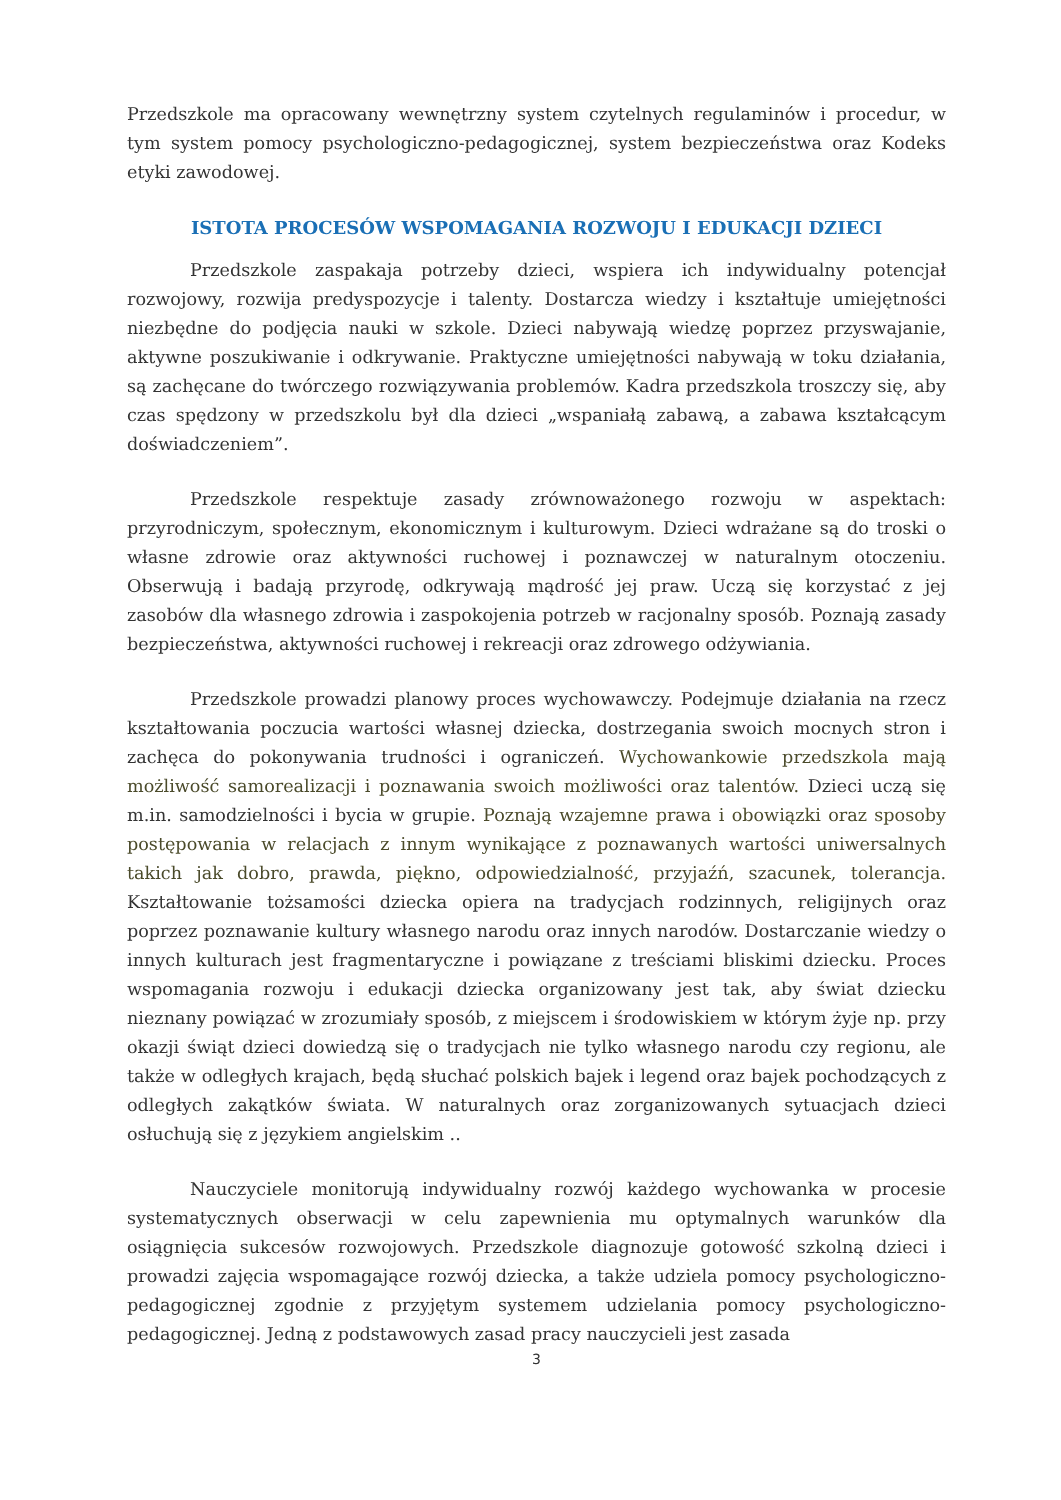Przedszkole ma opracowany wewnętrzny system czytelnych regulaminów i procedur, w tym system pomocy psychologiczno-pedagogicznej, system bezpieczeństwa oraz Kodeks etyki zawodowej.
ISTOTA PROCESÓW WSPOMAGANIA ROZWOJU I EDUKACJI DZIECI
Przedszkole zaspakaja potrzeby dzieci, wspiera ich indywidualny potencjał rozwojowy, rozwija predyspozycje i talenty. Dostarcza wiedzy i kształtuje umiejętności niezbędne do podjęcia nauki w szkole. Dzieci nabywają wiedzę poprzez przyswajanie, aktywne poszukiwanie i odkrywanie. Praktyczne umiejętności nabywają w toku działania, są zachęcane do twórczego rozwiązywania problemów. Kadra przedszkola troszczy się, aby czas spędzony w przedszkolu był dla dzieci „wspaniałą zabawą, a zabawa kształcącym doświadczeniem”.
Przedszkole respektuje zasady zrównoważonego rozwoju w aspektach: przyrodniczym, społecznym, ekonomicznym i kulturowym. Dzieci wdrażane są do troski o własne zdrowie oraz aktywności ruchowej i poznawczej w naturalnym otoczeniu. Obserwują i badają przyrodę, odkrywają mądrość jej praw. Uczą się korzystać z jej zasobów dla własnego zdrowia i zaspokojenia potrzeb w racjonalny sposób. Poznają zasady bezpieczeństwa, aktywności ruchowej i rekreacji oraz zdrowego odżywiania.
Przedszkole prowadzi planowy proces wychowawczy. Podejmuje działania na rzecz kształtowania poczucia wartości własnej dziecka, dostrzegania swoich mocnych stron i zachęca do pokonywania trudności i ograniczeń. Wychowankowie przedszkola mają możliwość samorealizacji i poznawania swoich możliwości oraz talentów. Dzieci uczą się m.in. samodzielności i bycia w grupie. Poznają wzajemne prawa i obowiązki oraz sposoby postępowania w relacjach z innym wynikające z poznawanych wartości uniwersalnych takich jak dobro, prawda, piękno, odpowiedzialność, przyjaźń, szacunek, tolerancja. Kształtowanie tożsamości dziecka opiera na tradycjach rodzinnych, religijnych oraz poprzez poznawanie kultury własnego narodu oraz innych narodów. Dostarczanie wiedzy o innych kulturach jest fragmentaryczne i powiązane z treściami bliskimi dziecku. Proces wspomagania rozwoju i edukacji dziecka organizowany jest tak, aby świat dziecku nieznany powiązać w zrozumiały sposób, z miejscem i środowiskiem w którym żyje np. przy okazji świąt dzieci dowiedzą się o tradycjach nie tylko własnego narodu czy regionu, ale także w odległych krajach, będą słuchać polskich bajek i legend oraz bajek pochodzących z odległych zakątków świata. W naturalnych oraz zorganizowanych sytuacjach dzieci osłuchują się z językiem angielskim ..
Nauczyciele monitorują indywidualny rozwój każdego wychowanka w procesie systematycznych obserwacji w celu zapewnienia mu optymalnych warunków dla osiągnięcia sukcesów rozwojowych. Przedszkole diagnozuje gotowość szkolną dzieci i prowadzi zajęcia wspomagające rozwój dziecka, a także udziela pomocy psychologiczno-pedagogicznej zgodnie z przyjętym systemem udzielania pomocy psychologiczno-pedagogicznej. Jedną z podstawowych zasad pracy nauczycieli jest zasada
3